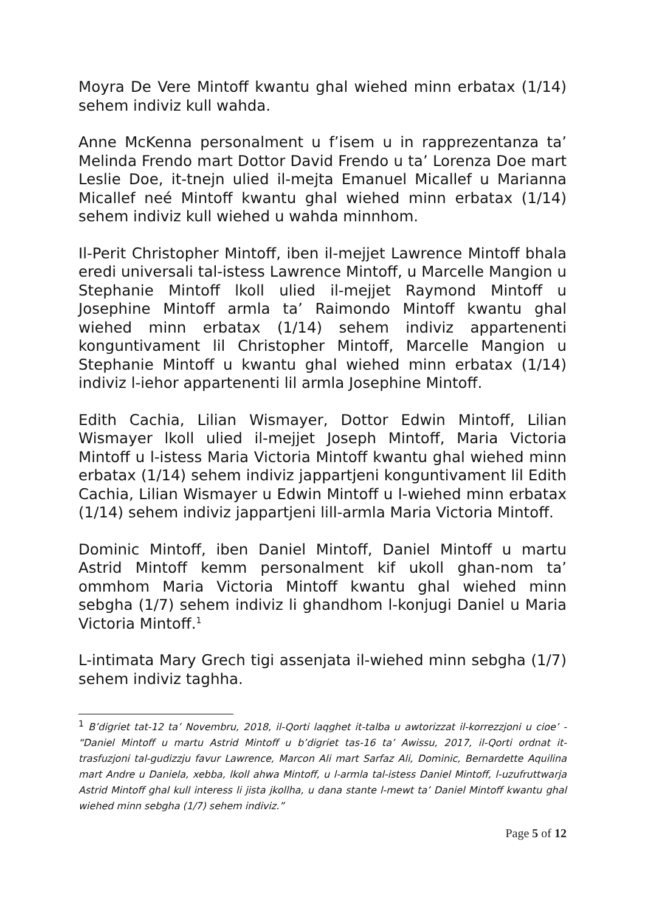Moyra De Vere Mintoff kwantu ghal wiehed minn erbatax (1/14) sehem indiviz kull wahda.
Anne McKenna personalment u f’isem u in rapprezentanza ta’ Melinda Frendo mart Dottor David Frendo u ta’ Lorenza Doe mart Leslie Doe, it-tnejn ulied il-mejta Emanuel Micallef u Marianna Micallef neé Mintoff kwantu ghal wiehed minn erbatax (1/14) sehem indiviz kull wiehed u wahda minnhom.
Il-Perit Christopher Mintoff, iben il-mejjet Lawrence Mintoff bhala eredi universali tal-istess Lawrence Mintoff, u Marcelle Mangion u Stephanie Mintoff lkoll ulied il-mejjet Raymond Mintoff u Josephine Mintoff armla ta’ Raimondo Mintoff kwantu ghal wiehed minn erbatax (1/14) sehem indiviz appartenenti konguntivament lil Christopher Mintoff, Marcelle Mangion u Stephanie Mintoff u kwantu ghal wiehed minn erbatax (1/14) indiviz l-iehor appartenenti lil armla Josephine Mintoff.
Edith Cachia, Lilian Wismayer, Dottor Edwin Mintoff, Lilian Wismayer lkoll ulied il-mejjet Joseph Mintoff, Maria Victoria Mintoff u l-istess Maria Victoria Mintoff kwantu ghal wiehed minn erbatax (1/14) sehem indiviz jappartjeni konguntivament lil Edith Cachia, Lilian Wismayer u Edwin Mintoff u l-wiehed minn erbatax (1/14) sehem indiviz jappartjeni lill-armla Maria Victoria Mintoff.
Dominic Mintoff, iben Daniel Mintoff, Daniel Mintoff u martu Astrid Mintoff kemm personalment kif ukoll ghan-nom ta’ ommhom Maria Victoria Mintoff kwantu ghal wiehed minn sebgha (1/7) sehem indiviz li ghandhom l-konjugi Daniel u Maria Victoria Mintoff.<sup>1</sup>
L-intimata Mary Grech tigi assenjata il-wiehed minn sebgha (1/7) sehem indiviz taghha.
<sup>1</sup> B’digriet tat-12 ta’ Novembru, 2018, il-Qorti laqghet it-talba u awtorizzat il-korrezzjoni u cioe’ - “Daniel Mintoff u martu Astrid Mintoff u b’digriet tas-16 ta’ Awissu, 2017, il-Qorti ordnat it-trasfuzjoni tal-gudizzju favur Lawrence, Marcon Ali mart Sarfaz Ali, Dominic, Bernardette Aquilina mart Andre u Daniela, xebba, lkoll ahwa Mintoff, u l-armla tal-istess Daniel Mintoff, l-uzufruttwarja Astrid Mintoff ghal kull interess li jista jkollha, u dana stante l-mewt ta’ Daniel Mintoff kwantu ghal wiehed minn sebgha (1/7) sehem indiviz.”
Page 5 of 12